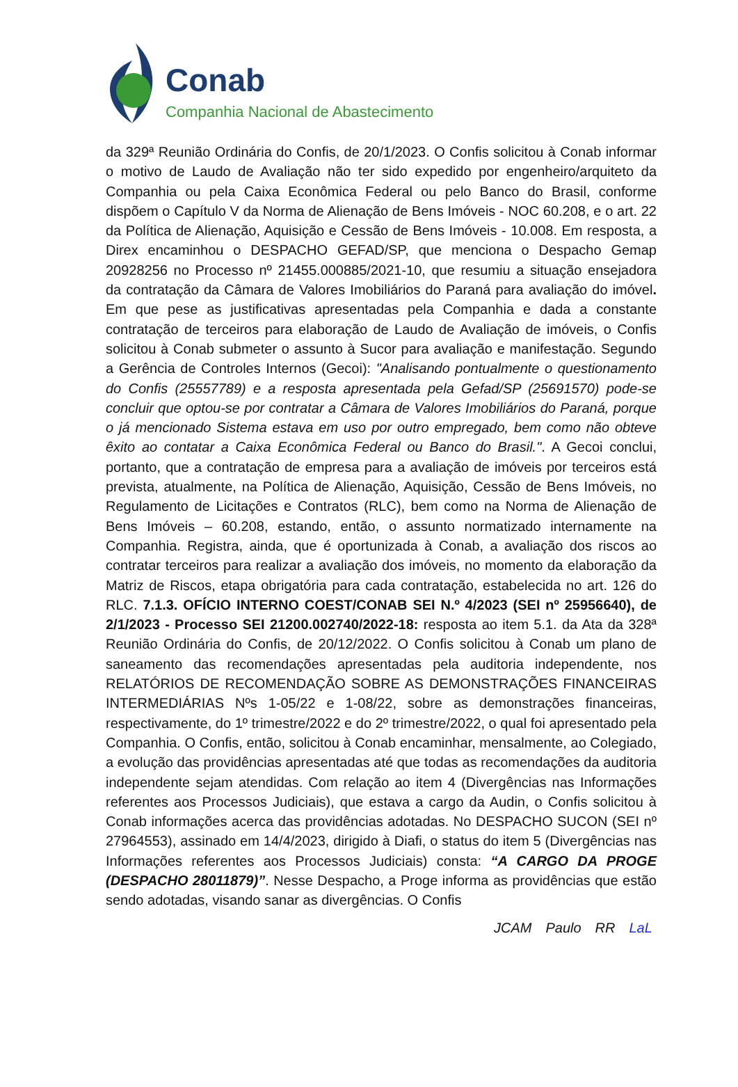Conab
Companhia Nacional de Abastecimento
da 329ª Reunião Ordinária do Confis, de 20/1/2023. O Confis solicitou à Conab informar o motivo de Laudo de Avaliação não ter sido expedido por engenheiro/arquiteto da Companhia ou pela Caixa Econômica Federal ou pelo Banco do Brasil, conforme dispõem o Capítulo V da Norma de Alienação de Bens Imóveis - NOC 60.208, e o art. 22 da Política de Alienação, Aquisição e Cessão de Bens Imóveis - 10.008. Em resposta, a Direx encaminhou o DESPACHO GEFAD/SP, que menciona o Despacho Gemap 20928256 no Processo nº 21455.000885/2021-10, que resumiu a situação ensejadora da contratação da Câmara de Valores Imobiliários do Paraná para avaliação do imóvel. Em que pese as justificativas apresentadas pela Companhia e dada a constante contratação de terceiros para elaboração de Laudo de Avaliação de imóveis, o Confis solicitou à Conab submeter o assunto à Sucor para avaliação e manifestação. Segundo a Gerência de Controles Internos (Gecoi): "Analisando pontualmente o questionamento do Confis (25557789) e a resposta apresentada pela Gefad/SP (25691570) pode-se concluir que optou-se por contratar a Câmara de Valores Imobiliários do Paraná, porque o já mencionado Sistema estava em uso por outro empregado, bem como não obteve êxito ao contatar a Caixa Econômica Federal ou Banco do Brasil.". A Gecoi conclui, portanto, que a contratação de empresa para a avaliação de imóveis por terceiros está prevista, atualmente, na Política de Alienação, Aquisição, Cessão de Bens Imóveis, no Regulamento de Licitações e Contratos (RLC), bem como na Norma de Alienação de Bens Imóveis – 60.208, estando, então, o assunto normatizado internamente na Companhia. Registra, ainda, que é oportunizada à Conab, a avaliação dos riscos ao contratar terceiros para realizar a avaliação dos imóveis, no momento da elaboração da Matriz de Riscos, etapa obrigatória para cada contratação, estabelecida no art. 126 do RLC. 7.1.3. OFÍCIO INTERNO COEST/CONAB SEI N.º 4/2023 (SEI nº 25956640), de 2/1/2023 - Processo SEI 21200.002740/2022-18: resposta ao item 5.1. da Ata da 328ª Reunião Ordinária do Confis, de 20/12/2022. O Confis solicitou à Conab um plano de saneamento das recomendações apresentadas pela auditoria independente, nos RELATÓRIOS DE RECOMENDAÇÃO SOBRE AS DEMONSTRAÇÕES FINANCEIRAS INTERMEDIÁRIAS Nºs 1-05/22 e 1-08/22, sobre as demonstrações financeiras, respectivamente, do 1º trimestre/2022 e do 2º trimestre/2022, o qual foi apresentado pela Companhia. O Confis, então, solicitou à Conab encaminhar, mensalmente, ao Colegiado, a evolução das providências apresentadas até que todas as recomendações da auditoria independente sejam atendidas. Com relação ao item 4 (Divergências nas Informações referentes aos Processos Judiciais), que estava a cargo da Audin, o Confis solicitou à Conab informações acerca das providências adotadas. No DESPACHO SUCON (SEI nº 27964553), assinado em 14/4/2023, dirigido à Diafi, o status do item 5 (Divergências nas Informações referentes aos Processos Judiciais) consta: “A CARGO DA PROGE (DESPACHO 28011879)”. Nesse Despacho, a Proge informa as providências que estão sendo adotadas, visando sanar as divergências. O Confis
JCAM Paulo RR LaL